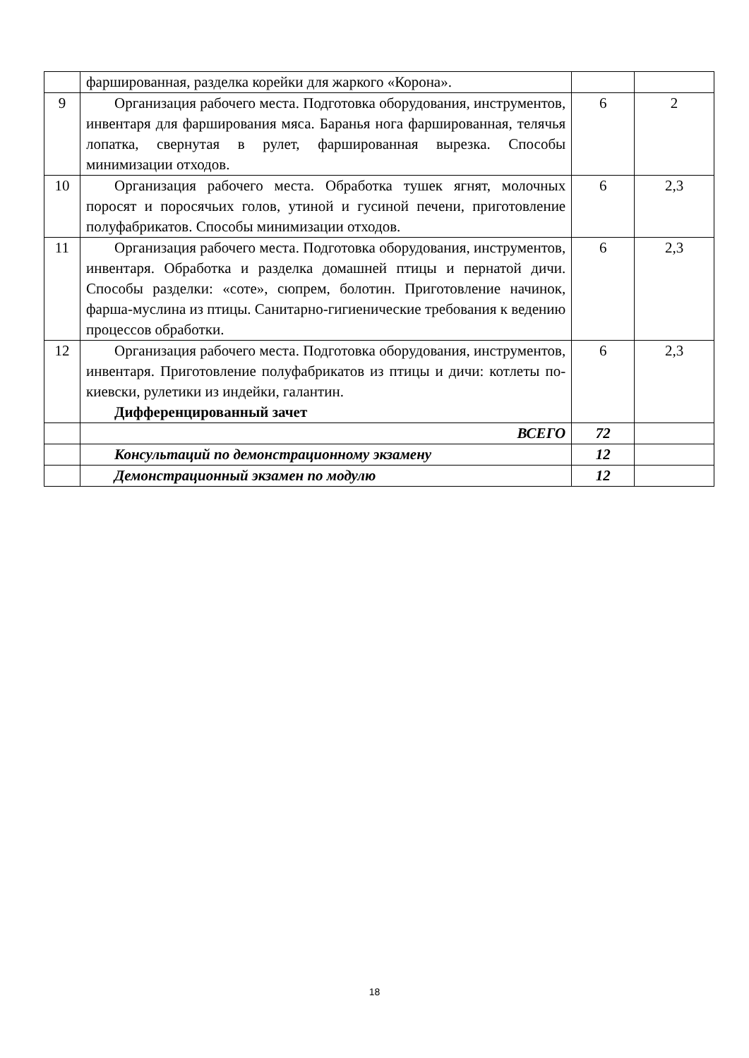| | фаршированная, разделка корейки для жаркого «Корона». | | |
| 9 | Организация рабочего места. Подготовка оборудования, инструментов, инвентаря для фарширования мяса. Баранья нога фаршированная, телячья лопатка, свернутая в рулет, фаршированная вырезка. Способы минимизации отходов. | 6 | 2 |
| 10 | Организация рабочего места. Обработка тушек ягнят, молочных поросят и поросячьих голов, утиной и гусиной печени, приготовление полуфабрикатов. Способы минимизации отходов. | 6 | 2,3 |
| 11 | Организация рабочего места. Подготовка оборудования, инструментов, инвентаря. Обработка и разделка домашней птицы и пернатой дичи. Способы разделки: «соте», сюпрем, болотин. Приготовление начинок, фарша-муслина из птицы. Санитарно-гигиенические требования к ведению процессов обработки. | 6 | 2,3 |
| 12 | Организация рабочего места. Подготовка оборудования, инструментов, инвентаря. Приготовление полуфабрикатов из птицы и дичи: котлеты по-киевски, рулетики из индейки, галантин. Дифференцированный зачет | 6 | 2,3 |
| | ВСЕГО | 72 | |
| | Консультаций по демонстрационному экзамену | 12 | |
| | Демонстрационный экзамен по модулю | 12 | |
18